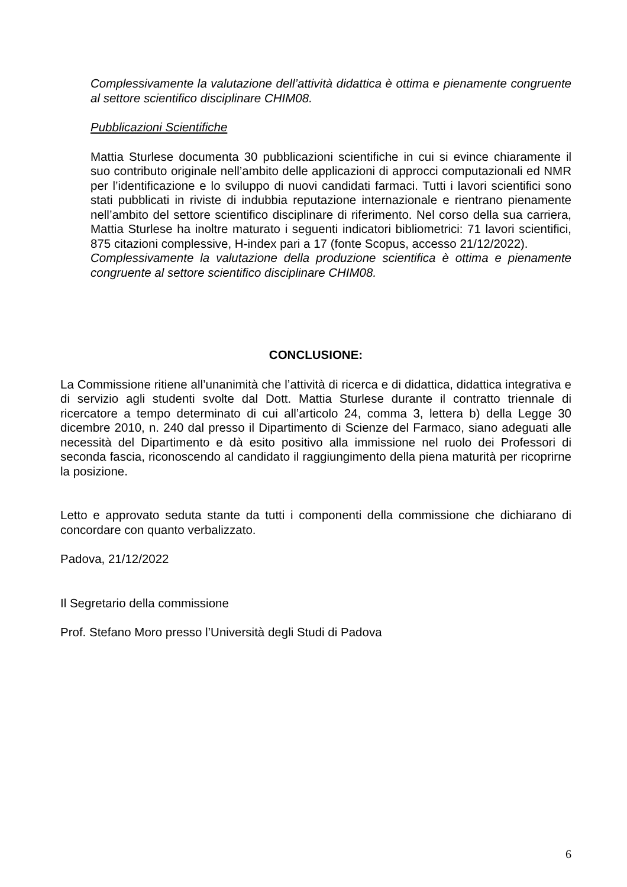Complessivamente la valutazione dell’attività didattica è ottima e pienamente congruente al settore scientifico disciplinare CHIM08.
Pubblicazioni Scientifiche
Mattia Sturlese documenta 30 pubblicazioni scientifiche in cui si evince chiaramente il suo contributo originale nell’ambito delle applicazioni di approcci computazionali ed NMR per l’identificazione e lo sviluppo di nuovi candidati farmaci. Tutti i lavori scientifici sono stati pubblicati in riviste di indubbia reputazione internazionale e rientrano pienamente nell’ambito del settore scientifico disciplinare di riferimento. Nel corso della sua carriera, Mattia Sturlese ha inoltre maturato i seguenti indicatori bibliometrici: 71 lavori scientifici, 875 citazioni complessive, H-index pari a 17 (fonte Scopus, accesso 21/12/2022).
Complessivamente la valutazione della produzione scientifica è ottima e pienamente congruente al settore scientifico disciplinare CHIM08.
CONCLUSIONE:
La Commissione ritiene all’unanimità che l’attività di ricerca e di didattica, didattica integrativa e di servizio agli studenti svolte dal Dott. Mattia Sturlese durante il contratto triennale di ricercatore a tempo determinato di cui all’articolo 24, comma 3, lettera b) della Legge 30 dicembre 2010, n. 240 dal presso il Dipartimento di Scienze del Farmaco, siano adeguati alle necessità del Dipartimento e dà esito positivo alla immissione nel ruolo dei Professori di seconda fascia, riconoscendo al candidato il raggiungimento della piena maturità per ricoprirne la posizione.
Letto e approvato seduta stante da tutti i componenti della commissione che dichiarano di concordare con quanto verbalizzato.
Padova, 21/12/2022
Il Segretario della commissione
Prof. Stefano Moro presso l’Università degli Studi di Padova
6